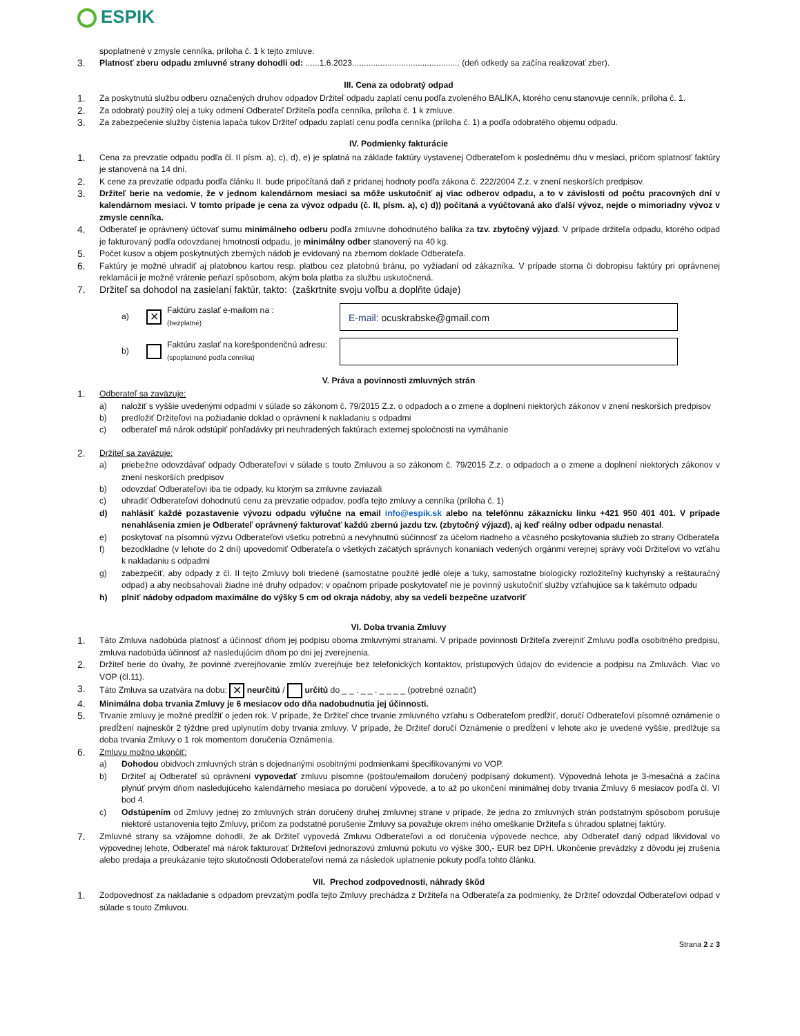ESPIK
spoplatnené v zmysle cenníka, príloha č. 1 k tejto zmluve.
3. Platnosť zberu odpadu zmluvné strany dohodli od: ......1.6.2023.............................................. (deň odkedy sa začína realizovať zber).
III. Cena za odobratý odpad
1. Za poskytnutú službu odberu označených druhov odpadov Držiteľ odpadu zaplatí cenu podľa zvoleného BALÍKA, ktorého cenu stanovuje cenník, príloha č. 1.
2. Za odobratý použitý olej a tuky odmení Odberateľ Držiteľa podľa cenníka, príloha č. 1 k zmluve.
3. Za zabezpečenie služby čistenia lapača tukov Držiteľ odpadu zaplatí cenu podľa cenníka (príloha č. 1) a podľa odobratého objemu odpadu.
IV. Podmienky fakturácie
1. Cena za prevzatie odpadu podľa čl. II písm. a), c), d), e) je splatná na základe faktúry vystavenej Odberateľom k poslednému dňu v mesiaci, pričom splatnosť faktúry je stanovená na 14 dní.
2. K cene za prevzatie odpadu podľa článku II. bude pripočítaná daň z pridanej hodnoty podľa zákona č. 222/2004 Z.z. v znení neskorších predpisov.
3. Držiteľ berie na vedomie, že v jednom kalendárnom mesiaci sa môže uskutočniť aj viac odberov odpadu, a to v závislosti od počtu pracovných dní v kalendárnom mesiaci. V tomto prípade je cena za vývoz odpadu (č. II, písm. a), c) d)) počítaná a vyúčtovaná ako ďalší vývoz, nejde o mimoriadny vývoz v zmysle cenníka.
4. Odberateľ je oprávnený účtovať sumu minimálneho odberu podľa zmluvne dohodnutého balíka za tzv. zbytočný výjazd. V prípade držiteľa odpadu, ktorého odpad je fakturovaný podľa odovzdanej hmotnosti odpadu, je minimálny odber stanovený na 40 kg.
5. Počet kusov a objem poskytnutých zberných nádob je evidovaný na zbernom doklade Odberateľa.
6. Faktúry je možné uhradiť aj platobnou kartou resp. platbou cez platobnú bránu, po vyžiadaní od zákazníka. V prípade storna či dobropisu faktúry pri oprávnenej reklamácii je možné vrátenie peňazí spôsobom, akým bola platba za službu uskutočnená.
7. Držiteľ sa dohodol na zasielaní faktúr, takto: (zaškrtnite svoju voľbu a doplňte údaje)
a)
✕
Faktúru zaslať e-mailom na :
(bezplatné)
E-mail: ocuskrabske@gmail.com
b)
Faktúru zaslať na korešpondenčnú adresu:
(spoplatnené podľa cenníka)
V. Práva a povinnosti zmluvných strán
1. Odberateľ sa zaväzuje:
a) naložiť s vyššie uvedenými odpadmi v súlade so zákonom č. 79/2015 Z.z. o odpadoch a o zmene a doplnení niektorých zákonov v znení neskorších predpisov
b) predložiť Držiteľovi na požiadanie doklad o oprávnení k nakladaniu s odpadmi
c) odberateľ má nárok odstúpiť pohľadávky pri neuhradených faktúrach externej spoločnosti na vymáhanie
2. Držiteľ sa zaväzuje:
a) priebežne odovzdávať odpady Odberateľovi v súlade s touto Zmluvou a so zákonom č. 79/2015 Z.z. o odpadoch a o zmene a doplnení niektorých zákonov v znení neskorších predpisov
b) odovzdať Odberateľovi iba tie odpady, ku ktorým sa zmluvne zaviazali
c) uhradiť Odberateľovi dohodnutú cenu za prevzatie odpadov, podľa tejto zmluvy a cenníka (príloha č. 1)
d) nahlásiť každé pozastavenie vývozu odpadu výlučne na email info@espik.sk alebo na telefónnu zákaznícku linku +421 950 401 401. V prípade nenahlásenia zmien je Odberateľ oprávnený fakturovať každú zbernú jazdu tzv. (zbytočný výjazd), aj keď reálny odber odpadu nenastal.
e) poskytovať na písomnú výzvu Odberateľovi všetku potrebnú a nevyhnutnú súčinnosť za účelom riadneho a včasného poskytovania služieb zo strany Odberateľa
f) bezodkladne (v lehote do 2 dní) upovedomiť Odberateľa o všetkých začatých správnych konaniach vedených orgánmi verejnej správy voči Držiteľovi vo vzťahu k nakladaniu s odpadmi
g) zabezpečiť, aby odpady z čl. II tejto Zmluvy boli triedené (samostatne použité jedlé oleje a tuky, samostatne biologicky rozložiteľný kuchynský a reštauračný odpad) a aby neobsahovali žiadne iné druhy odpadov; v opačnom prípade poskytovateľ nie je povinný uskutočniť služby vzťahujúce sa k takémuto odpadu
h) plniť nádoby odpadom maximálne do výšky 5 cm od okraja nádoby, aby sa vedeli bezpečne uzatvoriť
VI. Doba trvania Zmluvy
1. Táto Zmluva nadobúda platnosť a účinnosť dňom jej podpisu oboma zmluvnými stranami. V prípade povinnosti Držiteľa zverejniť Zmluvu podľa osobitného predpisu, zmluva nadobúda účinnosť až nasledujúcim dňom po dni jej zverejnenia.
2. Držiteľ berie do úvahy, že povinné zverejňovanie zmlúv zverejňuje bez telefonických kontaktov, prístupových údajov do evidencie a podpisu na Zmluvách. Viac vo VOP (čl.11).
3. Táto Zmluva sa uzatvára na dobu: ✕ neurčitú / určitú do _ _ . _ _ . _ _ _ _ (potrebné označiť)
4. Minimálna doba trvania Zmluvy je 6 mesiacov odo dňa nadobudnutia jej účinnosti.
5. Trvanie zmluvy je možné predĺžiť o jeden rok. V prípade, že Držiteľ chce trvanie zmluvného vzťahu s Odberateľom predĺžiť, doručí Odberateľovi písomné oznámenie o predĺžení najneskôr 2 týždne pred uplynutím doby trvania zmluvy. V prípade, že Držiteľ doručí Oznámenie o predĺžení v lehote ako je uvedené vyššie, predlžuje sa doba trvania Zmluvy o 1 rok momentom doručenia Oznámenia.
6. Zmluvu možno ukončiť:
a) Dohodou obidvoch zmluvných strán s dojednanými osobitnými podmienkami špecifikovanými vo VOP.
b) Držiteľ aj Odberateľ sú oprávnení vypovedať zmluvu písomne (poštou/emailom doručený podpísaný dokument). Výpovedná lehota je 3-mesačná a začína plynúť prvým dňom nasledujúceho kalendárneho mesiaca po doručení výpovede, a to až po ukončení minimálnej doby trvania Zmluvy 6 mesiacov podľa čl. VI bod 4.
c) Odstúpením od Zmluvy jednej zo zmluvných strán doručený druhej zmluvnej strane v prípade, že jedna zo zmluvných strán podstatným spôsobom porušuje niektoré ustanovenia tejto Zmluvy, pričom za podstatné porušenie Zmluvy sa považuje okrem iného omeškanie Držiteľa s úhradou splatnej faktúry.
7. Zmluvné strany sa vzájomne dohodli, že ak Držiteľ vypovedá Zmluvu Odberateľovi a od doručenia výpovede nechce, aby Odberateľ daný odpad likvidoval vo výpovednej lehote, Odberateľ má nárok fakturovať Držiteľovi jednorazovú zmluvnú pokutu vo výške 300,- EUR bez DPH. Ukončenie prevádzky z dôvodu jej zrušenia alebo predaja a preukázanie tejto skutočnosti Odoberateľovi nemá za následok uplatnenie pokuty podľa tohto článku.
VII. Prechod zodpovednosti, náhrady škôd
1. Zodpovednosť za nakladanie s odpadom prevzatým podľa tejto Zmluvy prechádza z Držiteľa na Odberateľa za podmienky, že Držiteľ odovzdal Odberateľovi odpad v súlade s touto Zmluvou.
Strana 2 z 3